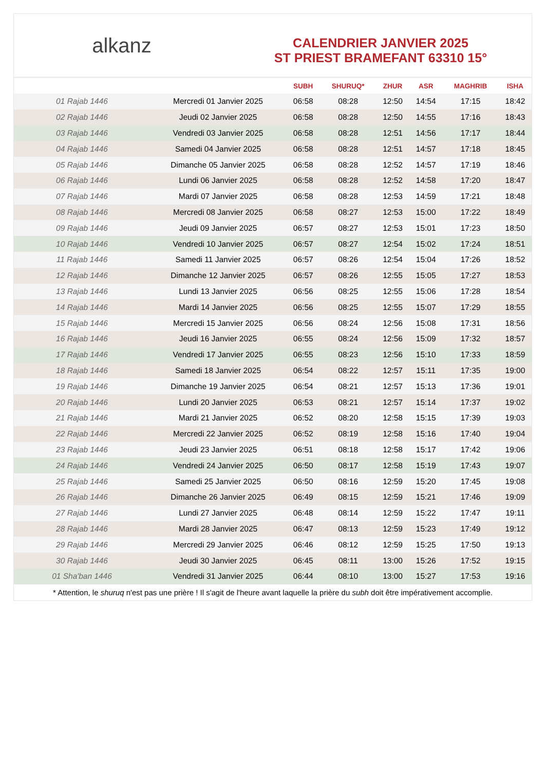alkanz
CALENDRIER JANVIER 2025
ST PRIEST BRAMEFANT 63310 15°
| | | SUBH | SHURUQ* | ZHUR | ASR | MAGHRIB | ISHA |
| --- | --- | --- | --- | --- | --- | --- | --- |
| 01 Rajab 1446 | Mercredi 01 Janvier 2025 | 06:58 | 08:28 | 12:50 | 14:54 | 17:15 | 18:42 |
| 02 Rajab 1446 | Jeudi 02 Janvier 2025 | 06:58 | 08:28 | 12:50 | 14:55 | 17:16 | 18:43 |
| 03 Rajab 1446 | Vendredi 03 Janvier 2025 | 06:58 | 08:28 | 12:51 | 14:56 | 17:17 | 18:44 |
| 04 Rajab 1446 | Samedi 04 Janvier 2025 | 06:58 | 08:28 | 12:51 | 14:57 | 17:18 | 18:45 |
| 05 Rajab 1446 | Dimanche 05 Janvier 2025 | 06:58 | 08:28 | 12:52 | 14:57 | 17:19 | 18:46 |
| 06 Rajab 1446 | Lundi 06 Janvier 2025 | 06:58 | 08:28 | 12:52 | 14:58 | 17:20 | 18:47 |
| 07 Rajab 1446 | Mardi 07 Janvier 2025 | 06:58 | 08:28 | 12:53 | 14:59 | 17:21 | 18:48 |
| 08 Rajab 1446 | Mercredi 08 Janvier 2025 | 06:58 | 08:27 | 12:53 | 15:00 | 17:22 | 18:49 |
| 09 Rajab 1446 | Jeudi 09 Janvier 2025 | 06:57 | 08:27 | 12:53 | 15:01 | 17:23 | 18:50 |
| 10 Rajab 1446 | Vendredi 10 Janvier 2025 | 06:57 | 08:27 | 12:54 | 15:02 | 17:24 | 18:51 |
| 11 Rajab 1446 | Samedi 11 Janvier 2025 | 06:57 | 08:26 | 12:54 | 15:04 | 17:26 | 18:52 |
| 12 Rajab 1446 | Dimanche 12 Janvier 2025 | 06:57 | 08:26 | 12:55 | 15:05 | 17:27 | 18:53 |
| 13 Rajab 1446 | Lundi 13 Janvier 2025 | 06:56 | 08:25 | 12:55 | 15:06 | 17:28 | 18:54 |
| 14 Rajab 1446 | Mardi 14 Janvier 2025 | 06:56 | 08:25 | 12:55 | 15:07 | 17:29 | 18:55 |
| 15 Rajab 1446 | Mercredi 15 Janvier 2025 | 06:56 | 08:24 | 12:56 | 15:08 | 17:31 | 18:56 |
| 16 Rajab 1446 | Jeudi 16 Janvier 2025 | 06:55 | 08:24 | 12:56 | 15:09 | 17:32 | 18:57 |
| 17 Rajab 1446 | Vendredi 17 Janvier 2025 | 06:55 | 08:23 | 12:56 | 15:10 | 17:33 | 18:59 |
| 18 Rajab 1446 | Samedi 18 Janvier 2025 | 06:54 | 08:22 | 12:57 | 15:11 | 17:35 | 19:00 |
| 19 Rajab 1446 | Dimanche 19 Janvier 2025 | 06:54 | 08:21 | 12:57 | 15:13 | 17:36 | 19:01 |
| 20 Rajab 1446 | Lundi 20 Janvier 2025 | 06:53 | 08:21 | 12:57 | 15:14 | 17:37 | 19:02 |
| 21 Rajab 1446 | Mardi 21 Janvier 2025 | 06:52 | 08:20 | 12:58 | 15:15 | 17:39 | 19:03 |
| 22 Rajab 1446 | Mercredi 22 Janvier 2025 | 06:52 | 08:19 | 12:58 | 15:16 | 17:40 | 19:04 |
| 23 Rajab 1446 | Jeudi 23 Janvier 2025 | 06:51 | 08:18 | 12:58 | 15:17 | 17:42 | 19:06 |
| 24 Rajab 1446 | Vendredi 24 Janvier 2025 | 06:50 | 08:17 | 12:58 | 15:19 | 17:43 | 19:07 |
| 25 Rajab 1446 | Samedi 25 Janvier 2025 | 06:50 | 08:16 | 12:59 | 15:20 | 17:45 | 19:08 |
| 26 Rajab 1446 | Dimanche 26 Janvier 2025 | 06:49 | 08:15 | 12:59 | 15:21 | 17:46 | 19:09 |
| 27 Rajab 1446 | Lundi 27 Janvier 2025 | 06:48 | 08:14 | 12:59 | 15:22 | 17:47 | 19:11 |
| 28 Rajab 1446 | Mardi 28 Janvier 2025 | 06:47 | 08:13 | 12:59 | 15:23 | 17:49 | 19:12 |
| 29 Rajab 1446 | Mercredi 29 Janvier 2025 | 06:46 | 08:12 | 12:59 | 15:25 | 17:50 | 19:13 |
| 30 Rajab 1446 | Jeudi 30 Janvier 2025 | 06:45 | 08:11 | 13:00 | 15:26 | 17:52 | 19:15 |
| 01 Sha'ban 1446 | Vendredi 31 Janvier 2025 | 06:44 | 08:10 | 13:00 | 15:27 | 17:53 | 19:16 |
* Attention, le shuruq n'est pas une prière ! Il s'agit de l'heure avant laquelle la prière du subh doit être impérativement accomplie.